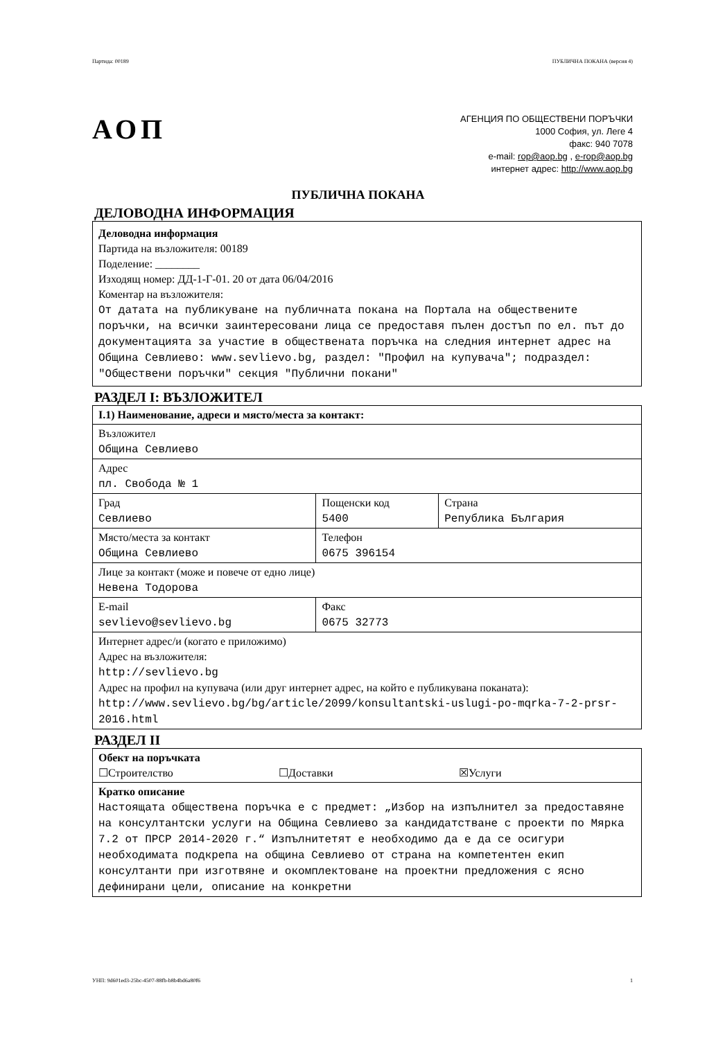Партида: 00189 ПУБЛИЧНА ПОКАНА (версия 4)
АОП
АГЕНЦИЯ ПО ОБЩЕСТВЕНИ ПОРЪЧКИ
1000 София, ул. Леге 4
факс: 940 7078
e-mail: rop@aop.bg , e-rop@aop.bg
интернет адрес: http://www.aop.bg
ПУБЛИЧНА ПОКАНА
ДЕЛОВОДНА ИНФОРМАЦИЯ
Деловодна информация
Партида на възложителя: 00189
Поделение: ________
Изходящ номер: ДД-1-Г-01. 20 от дата 06/04/2016
Коментар на възложителя:
От датата на публикуване на публичната покана на Портала на обществените поръчки, на всички заинтересовани лица се предоставя пълен достъп по ел. път до документацията за участие в обществената поръчка на следния интернет адрес на Община Севлиево: www.sevlievo.bg, раздел: "Профил на купувача"; подраздел: "Обществени поръчки" секция "Публични покани"
РАЗДЕЛ I: ВЪЗЛОЖИТЕЛ
| I.1) Наименование, адреси и място/места за контакт: | | |
| Възложител Община Севлиево | | |
| Адрес пл. Свобода № 1 | | |
| Град Севлиево | Пощенски код 5400 | Страна Република България |
| Място/места за контакт Община Севлиево | Телефон 0675 396154 | |
| Лице за контакт (може и повече от едно лице) Невена Тодорова | | |
| E-mail sevlievo@sevlievo.bg | Факс 0675 32773 | |
| Интернет адрес/и (когато е приложимо) Адрес на възложителя: http://sevlievo.bg Адрес на профил на купувача (или друг интернет адрес, на който е публикувана поканата): http://www.sevlievo.bg/bg/article/2099/konsultantski-uslugi-po-mqrka-7-2-prsr-2016.html | | |
РАЗДЕЛ II
| Обект на поръчката ☐Строителство ☐Доставки ☒Услуги |
| Кратко описание Настоящата обществена поръчка е с предмет: „Избор на изпълнител за предоставяне на консултантски услуги на Община Севлиево за кандидатстване с проекти по Мярка 7.2 от ПРСР 2014-2020 г.“ Изпълнитетят е необходимо да е да се осигури необходимата подкрепа на община Севлиево от страна на компетентен екип консултанти при изготвяне и окомплектоване на проектни предложения с ясно дефинирани цели, описание на конкретни |
УНП: 9d601ed3-25bc-4507-88fb-b8b4bd6a80f6 1